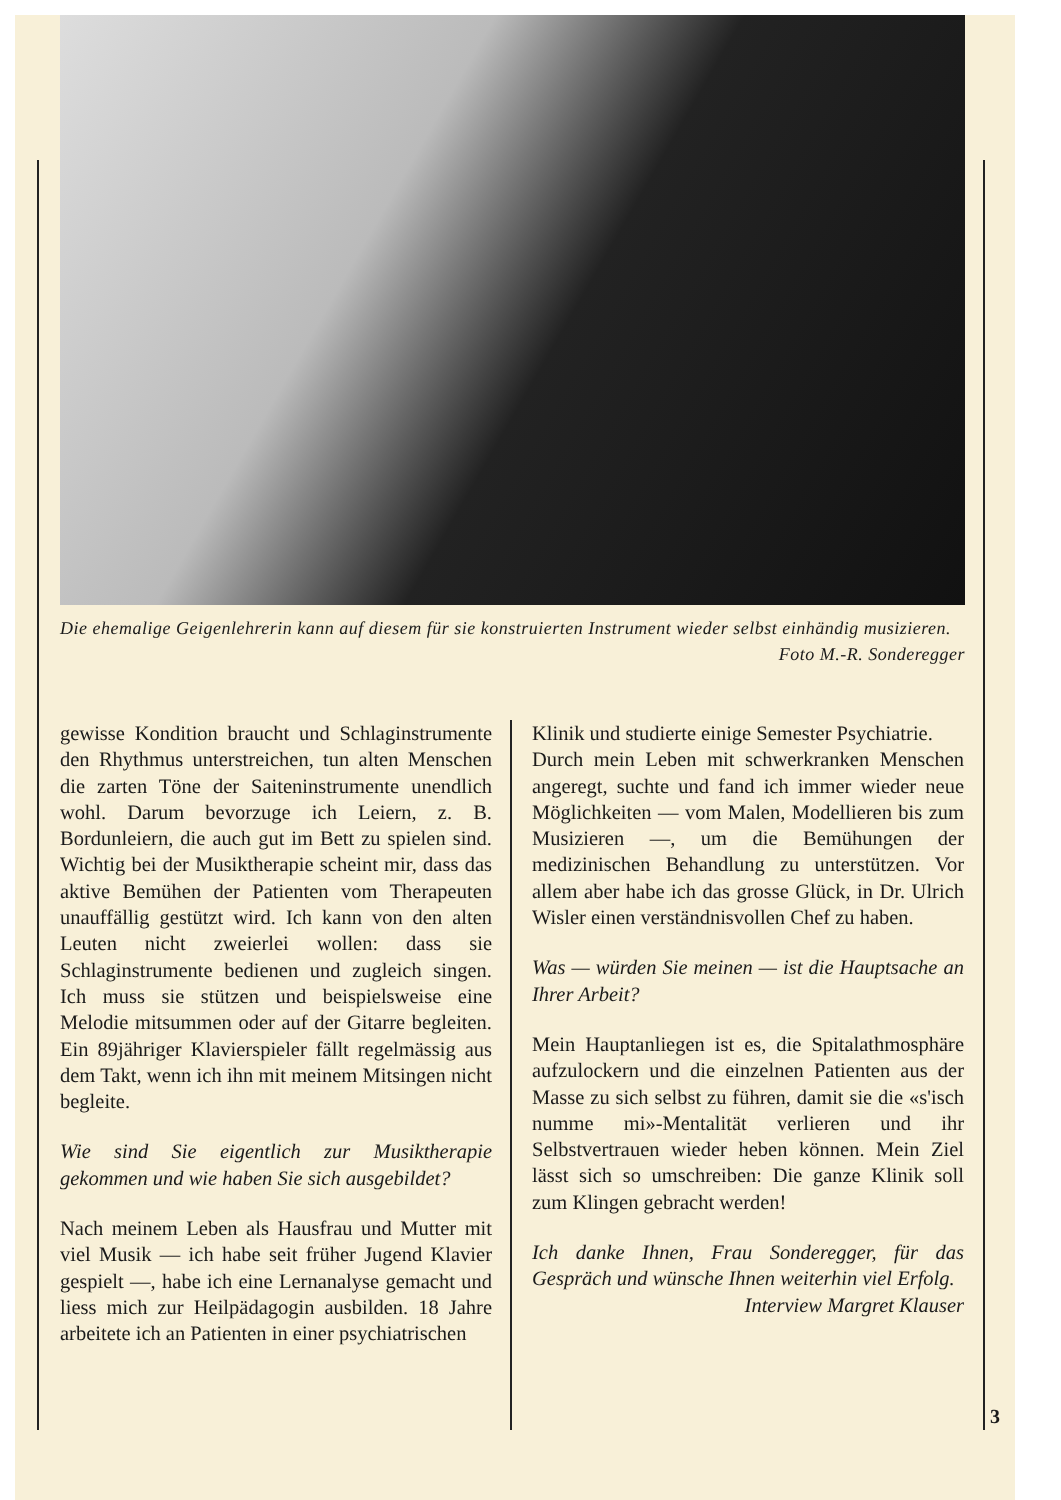Die ehemalige Geigenlehrerin kann auf diesem für sie konstruierten Instrument wieder selbst einhändig musizieren. Foto M.-R. Sonderegger
gewisse Kondition braucht und Schlaginstrumente den Rhythmus unterstreichen, tun alten Menschen die zarten Töne der Saiteninstrumente unendlich wohl. Darum bevorzuge ich Leiern, z. B. Bordunleiern, die auch gut im Bett zu spielen sind. Wichtig bei der Musiktherapie scheint mir, dass das aktive Bemühen der Patienten vom Therapeuten unauffällig gestützt wird. Ich kann von den alten Leuten nicht zweierlei wollen: dass sie Schlaginstrumente bedienen und zugleich singen. Ich muss sie stützen und beispielsweise eine Melodie mitsummen oder auf der Gitarre begleiten. Ein 89jähriger Klavierspieler fällt regelmässig aus dem Takt, wenn ich ihn mit meinem Mitsingen nicht begleite.
Wie sind Sie eigentlich zur Musiktherapie gekommen und wie haben Sie sich ausgebildet?
Nach meinem Leben als Hausfrau und Mutter mit viel Musik — ich habe seit früher Jugend Klavier gespielt —, habe ich eine Lernanalyse gemacht und liess mich zur Heilpädagogin ausbilden. 18 Jahre arbeitete ich an Patienten in einer psychiatrischen
Klinik und studierte einige Semester Psychiatrie.
Durch mein Leben mit schwerkranken Menschen angeregt, suchte und fand ich immer wieder neue Möglichkeiten — vom Malen, Modellieren bis zum Musizieren —, um die Bemühungen der medizinischen Behandlung zu unterstützen. Vor allem aber habe ich das grosse Glück, in Dr. Ulrich Wisler einen verständnisvollen Chef zu haben.
Was — würden Sie meinen — ist die Hauptsache an Ihrer Arbeit?
Mein Hauptanliegen ist es, die Spitalathmosphäre aufzulockern und die einzelnen Patienten aus der Masse zu sich selbst zu führen, damit sie die «s'isch numme mi»-Mentalität verlieren und ihr Selbstvertrauen wieder heben können. Mein Ziel lässt sich so umschreiben: Die ganze Klinik soll zum Klingen gebracht werden!
Ich danke Ihnen, Frau Sonderegger, für das Gespräch und wünsche Ihnen weiterhin viel Erfolg.
Interview Margret Klauser
3